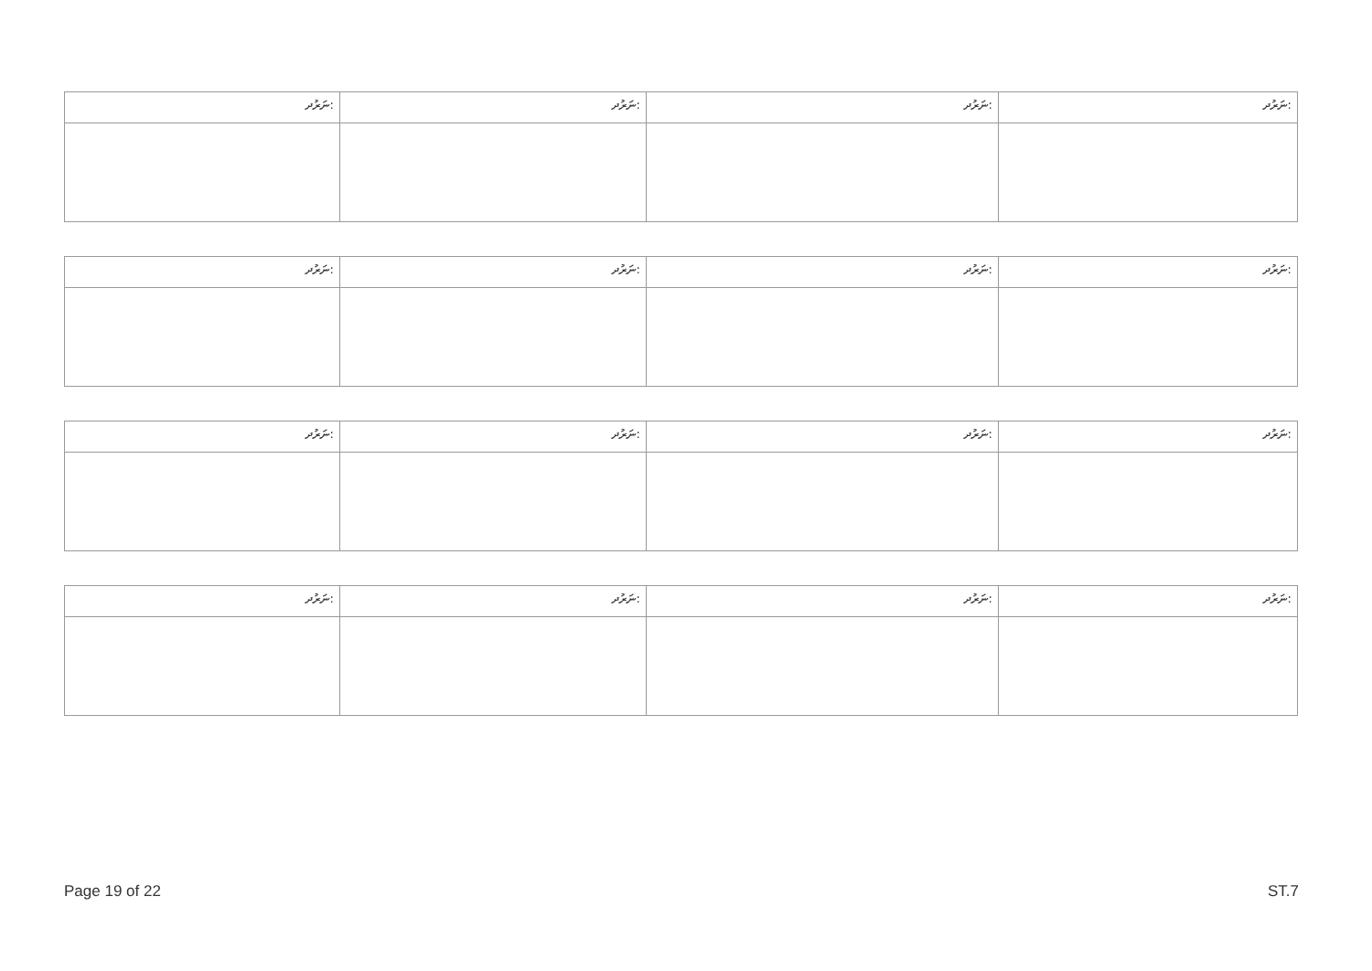| ނަރުދ: | ނަރުދ: | ނަރުދ: | ނަރުދ: |
| ނަރުދ: | ނަރުދ: | ނަރުދ: | ނަރުދ: |
| ނަރުދ: | ނަރުދ: | ނަރުދ: | ނަރުދ: |
| ނަރުދ: | ނަރުދ: | ނަރުދ: | ނަރުދ: |
Page 19 of 22 ST.7